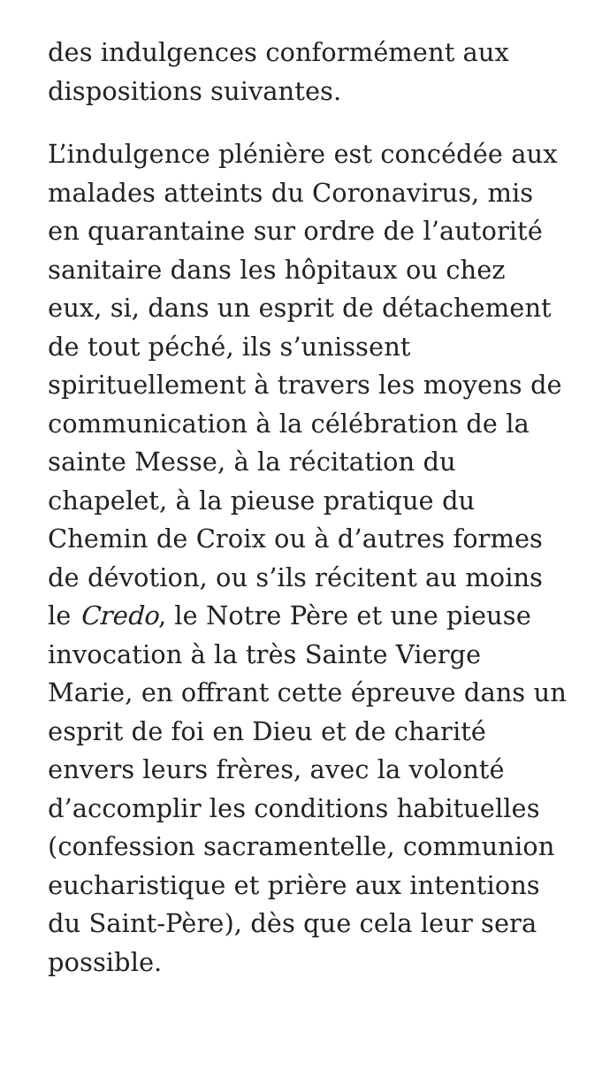des indulgences conformément aux dispositions suivantes.
L’indulgence plénière est concédée aux malades atteints du Coronavirus, mis en quarantaine sur ordre de l’autorité sanitaire dans les hôpitaux ou chez eux, si, dans un esprit de détachement de tout péché, ils s’unissent spirituellement à travers les moyens de communication à la célébration de la sainte Messe, à la récitation du chapelet, à la pieuse pratique du Chemin de Croix ou à d’autres formes de dévotion, ou s’ils récitent au moins le Credo, le Notre Père et une pieuse invocation à la très Sainte Vierge Marie, en offrant cette épreuve dans un esprit de foi en Dieu et de charité envers leurs frères, avec la volonté d’accomplir les conditions habituelles (confession sacramentelle, communion eucharistique et prière aux intentions du Saint-Père), dès que cela leur sera possible.